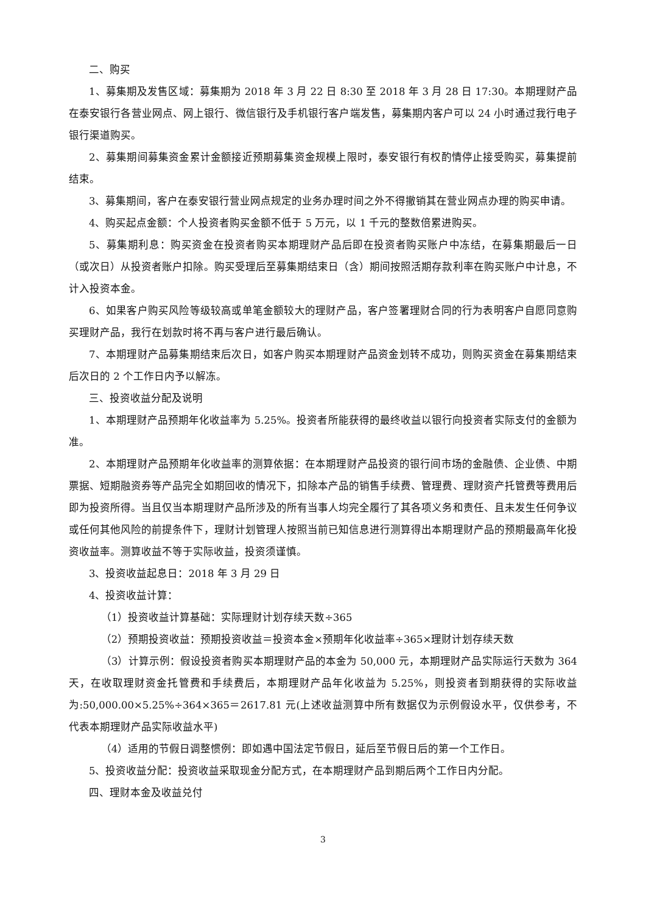二、购买
1、募集期及发售区域：募集期为 2018 年 3 月 22 日 8:30 至 2018 年 3 月 28 日 17:30。本期理财产品在泰安银行各营业网点、网上银行、微信银行及手机银行客户端发售，募集期内客户可以 24 小时通过我行电子银行渠道购买。
2、募集期间募集资金累计金额接近预期募集资金规模上限时，泰安银行有权酌情停止接受购买，募集提前结束。
3、募集期间，客户在泰安银行营业网点规定的业务办理时间之外不得撤销其在营业网点办理的购买申请。
4、购买起点金额：个人投资者购买金额不低于 5 万元，以 1 千元的整数倍累进购买。
5、募集期利息：购买资金在投资者购买本期理财产品后即在投资者购买账户中冻结，在募集期最后一日（或次日）从投资者账户扣除。购买受理后至募集期结束日（含）期间按照活期存款利率在购买账户中计息，不计入投资本金。
6、如果客户购买风险等级较高或单笔金额较大的理财产品，客户签署理财合同的行为表明客户自愿同意购买理财产品，我行在划款时将不再与客户进行最后确认。
7、本期理财产品募集期结束后次日，如客户购买本期理财产品资金划转不成功，则购买资金在募集期结束后次日的 2 个工作日内予以解冻。
三、投资收益分配及说明
1、本期理财产品预期年化收益率为 5.25%。投资者所能获得的最终收益以银行向投资者实际支付的金额为准。
2、本期理财产品预期年化收益率的测算依据：在本期理财产品投资的银行间市场的金融债、企业债、中期票据、短期融资券等产品完全如期回收的情况下，扣除本产品的销售手续费、管理费、理财资产托管费等费用后即为投资所得。当且仅当本期理财产品所涉及的所有当事人均完全履行了其各项义务和责任、且未发生任何争议或任何其他风险的前提条件下，理财计划管理人按照当前已知信息进行测算得出本期理财产品的预期最高年化投资收益率。测算收益不等于实际收益，投资须谨慎。
3、投资收益起息日：2018 年 3 月 29 日
4、投资收益计算：
（1）投资收益计算基础：实际理财计划存续天数÷365
（2）预期投资收益：预期投资收益＝投资本金×预期年化收益率÷365×理财计划存续天数
（3）计算示例：假设投资者购买本期理财产品的本金为 50,000 元，本期理财产品实际运行天数为 364 天，在收取理财资金托管费和手续费后，本期理财产品年化收益为 5.25%，则投资者到期获得的实际收益为:50,000.00×5.25%÷364×365＝2617.81 元(上述收益测算中所有数据仅为示例假设水平，仅供参考，不代表本期理财产品实际收益水平)
（4）适用的节假日调整惯例：即如遇中国法定节假日，延后至节假日后的第一个工作日。
5、投资收益分配：投资收益采取现金分配方式，在本期理财产品到期后两个工作日内分配。
四、理财本金及收益兑付
3